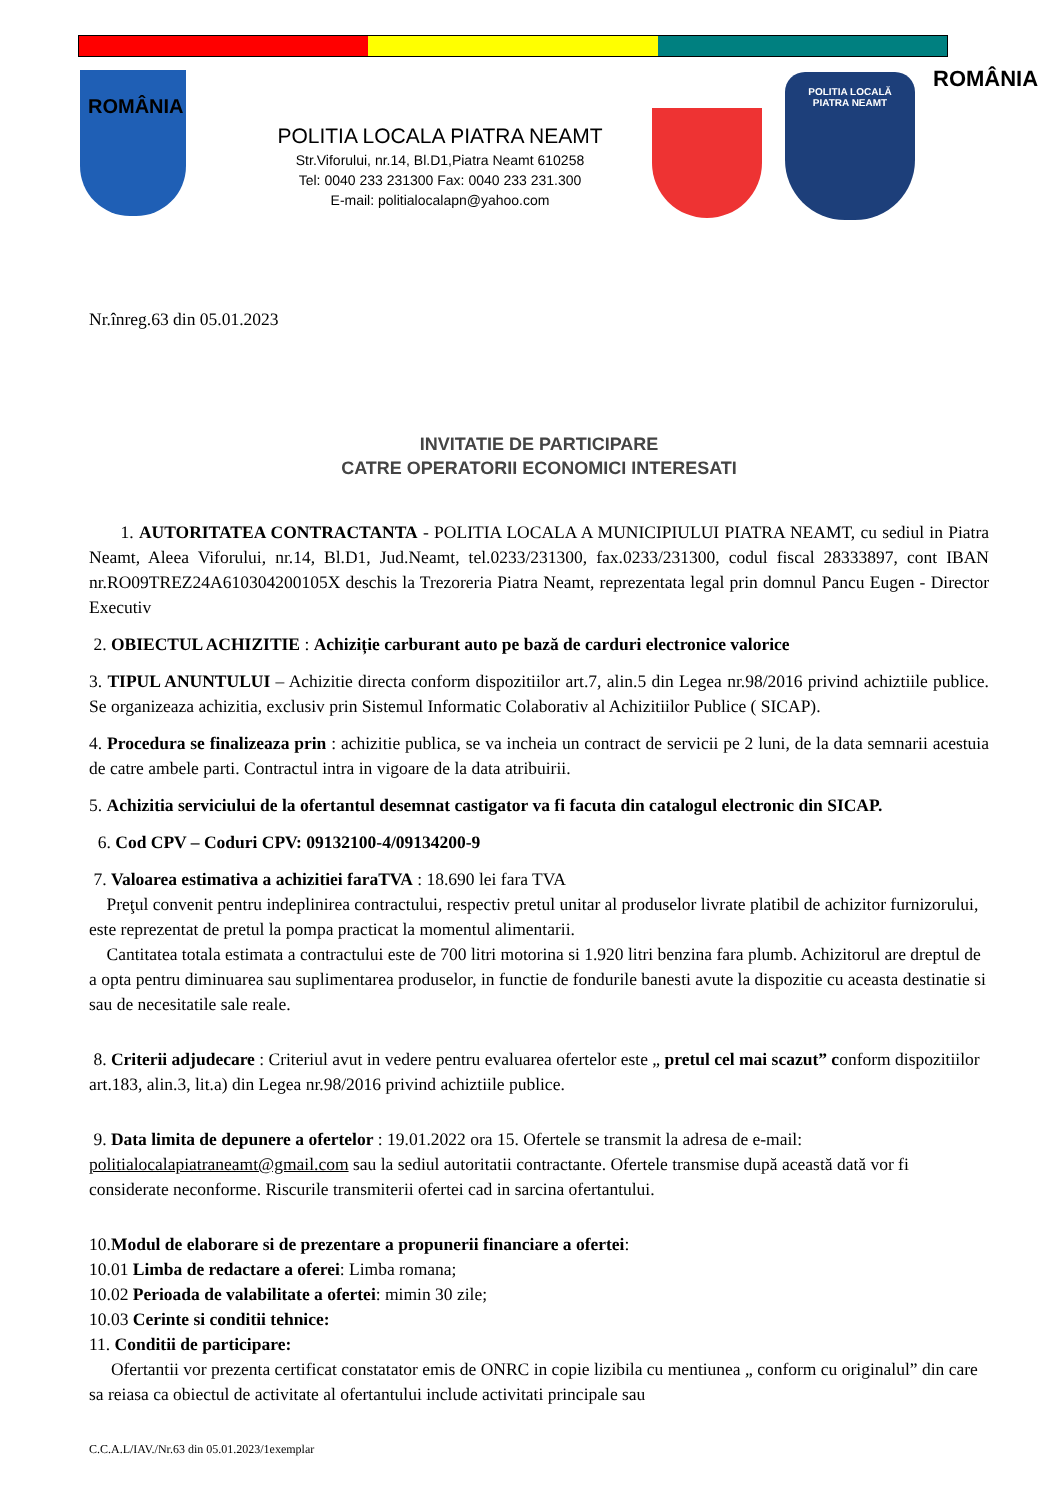ROMÂNIA
POLITIA LOCALA PIATRA NEAMT
Str.Viforului, nr.14, Bl.D1,Piatra Neamt 610258
Tel: 0040 233 231300 Fax: 0040 233 231.300
E-mail: politialocalapn@yahoo.com
POLITIA LOCALĂ
PIATRA NEAMT
ROMÂNIA
Nr.înreg.63 din 05.01.2023
INVITATIE DE PARTICIPARE
CATRE OPERATORII ECONOMICI INTERESATI
1. AUTORITATEA CONTRACTANTA - POLITIA LOCALA A MUNICIPIULUI PIATRA NEAMT, cu sediul in Piatra Neamt, Aleea Viforului, nr.14, Bl.D1, Jud.Neamt, tel.0233/231300, fax.0233/231300, codul fiscal 28333897, cont IBAN nr.RO09TREZ24A610304200105X deschis la Trezoreria Piatra Neamt, reprezentata legal prin domnul Pancu Eugen - Director Executiv
2. OBIECTUL ACHIZITIE : Achiziție carburant auto pe bază de carduri electronice valorice
3. TIPUL ANUNTULUI – Achizitie directa conform dispozitiilor art.7, alin.5 din Legea nr.98/2016 privind achiztiile publice. Se organizeaza achizitia, exclusiv prin Sistemul Informatic Colaborativ al Achizitiilor Publice ( SICAP).
4. Procedura se finalizeaza prin : achizitie publica, se va incheia un contract de servicii pe 2 luni, de la data semnarii acestuia de catre ambele parti. Contractul intra in vigoare de la data atribuirii.
5. Achizitia serviciului de la ofertantul desemnat castigator va fi facuta din catalogul electronic din SICAP.
6. Cod CPV – Coduri CPV: 09132100-4/09134200-9
7. Valoarea estimativa a achizitiei faraTVA : 18.690 lei fara TVA
Preţul convenit pentru indeplinirea contractului, respectiv pretul unitar al produselor livrate platibil de achizitor furnizorului, este reprezentat de pretul la pompa practicat la momentul alimentarii.
Cantitatea totala estimata a contractului este de 700 litri motorina si 1.920 litri benzina fara plumb. Achizitorul are dreptul de a opta pentru diminuarea sau suplimentarea produselor, in functie de fondurile banesti avute la dispozitie cu aceasta destinatie si sau de necesitatile sale reale.
8. Criterii adjudecare : Criteriul avut in vedere pentru evaluarea ofertelor este „ pretul cel mai scazut” conform dispozitiilor art.183, alin.3, lit.a) din Legea nr.98/2016 privind achiztiile publice.
9. Data limita de depunere a ofertelor : 19.01.2022 ora 15. Ofertele se transmit la adresa de e-mail: politialocalapiatraneamt@gmail.com sau la sediul autoritatii contractante. Ofertele transmise după această dată vor fi considerate neconforme. Riscurile transmiterii ofertei cad in sarcina ofertantului.
10.Modul de elaborare si de prezentare a propunerii financiare a ofertei:
10.01 Limba de redactare a oferei: Limba romana;
10.02 Perioada de valabilitate a ofertei: mimin 30 zile;
10.03 Cerinte si conditii tehnice:
11. Conditii de participare:
Ofertantii vor prezenta certificat constatator emis de ONRC in copie lizibila cu mentiunea „ conform cu originalul” din care sa reiasa ca obiectul de activitate al ofertantului include activitati principale sau
C.C.A.L/IAV./Nr.63 din 05.01.2023/1exemplar